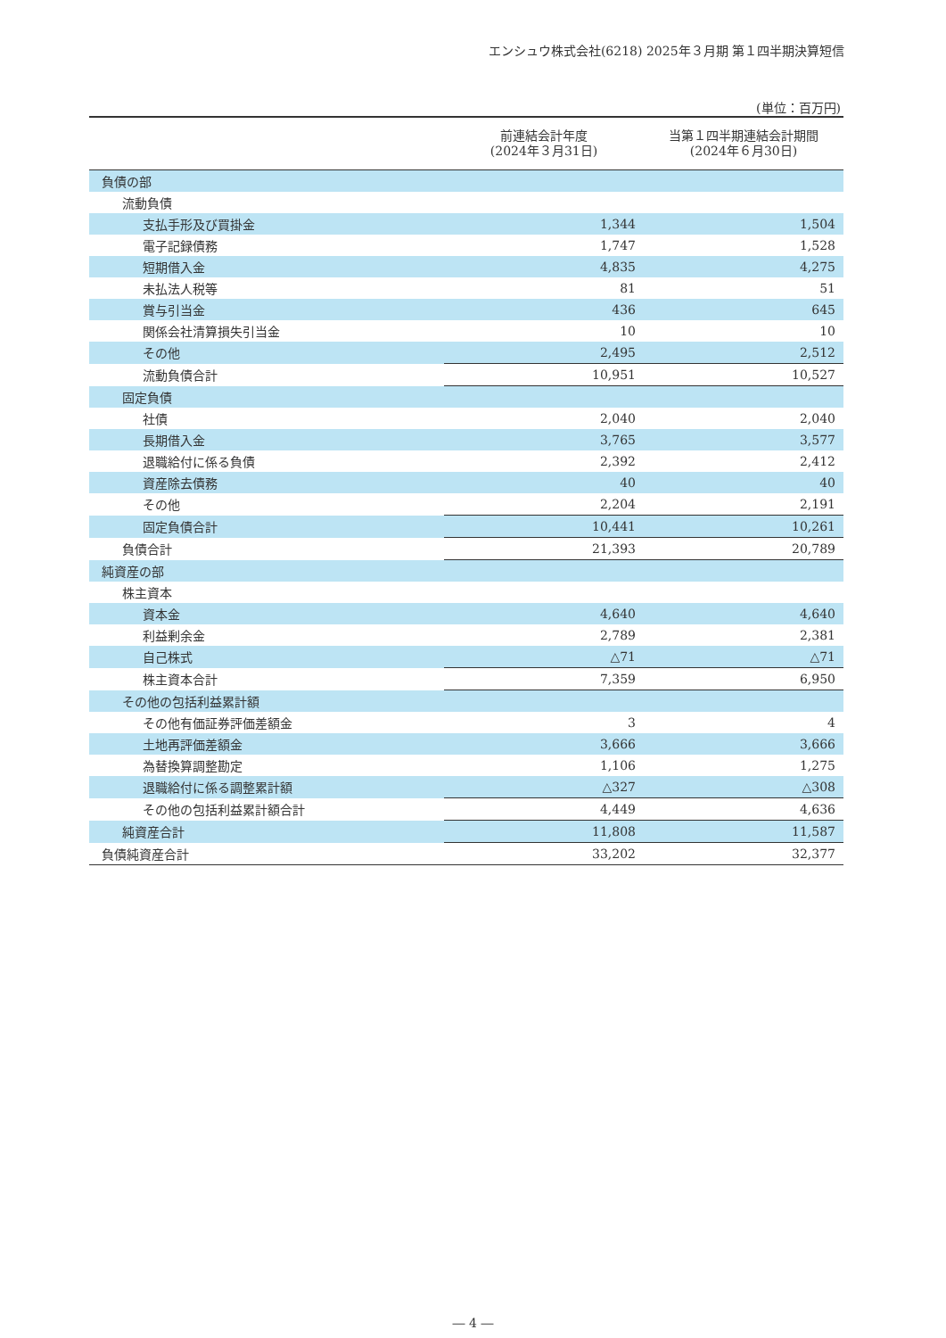エンシュウ株式会社(6218) 2025年３月期 第１四半期決算短信
(単位：百万円)
| | 前連結会計年度 (2024年３月31日) | 当第１四半期連結会計期間 (2024年６月30日) |
| --- | --- | --- |
| 負債の部 | | |
| 流動負債 | | |
| 支払手形及び買掛金 | 1,344 | 1,504 |
| 電子記録債務 | 1,747 | 1,528 |
| 短期借入金 | 4,835 | 4,275 |
| 未払法人税等 | 81 | 51 |
| 賞与引当金 | 436 | 645 |
| 関係会社清算損失引当金 | 10 | 10 |
| その他 | 2,495 | 2,512 |
| 流動負債合計 | 10,951 | 10,527 |
| 固定負債 | | |
| 社債 | 2,040 | 2,040 |
| 長期借入金 | 3,765 | 3,577 |
| 退職給付に係る負債 | 2,392 | 2,412 |
| 資産除去債務 | 40 | 40 |
| その他 | 2,204 | 2,191 |
| 固定負債合計 | 10,441 | 10,261 |
| 負債合計 | 21,393 | 20,789 |
| 純資産の部 | | |
| 株主資本 | | |
| 資本金 | 4,640 | 4,640 |
| 利益剰余金 | 2,789 | 2,381 |
| 自己株式 | △71 | △71 |
| 株主資本合計 | 7,359 | 6,950 |
| その他の包括利益累計額 | | |
| その他有価証券評価差額金 | 3 | 4 |
| 土地再評価差額金 | 3,666 | 3,666 |
| 為替換算調整勘定 | 1,106 | 1,275 |
| 退職給付に係る調整累計額 | △327 | △308 |
| その他の包括利益累計額合計 | 4,449 | 4,636 |
| 純資産合計 | 11,808 | 11,587 |
| 負債純資産合計 | 33,202 | 32,377 |
― 4 ―